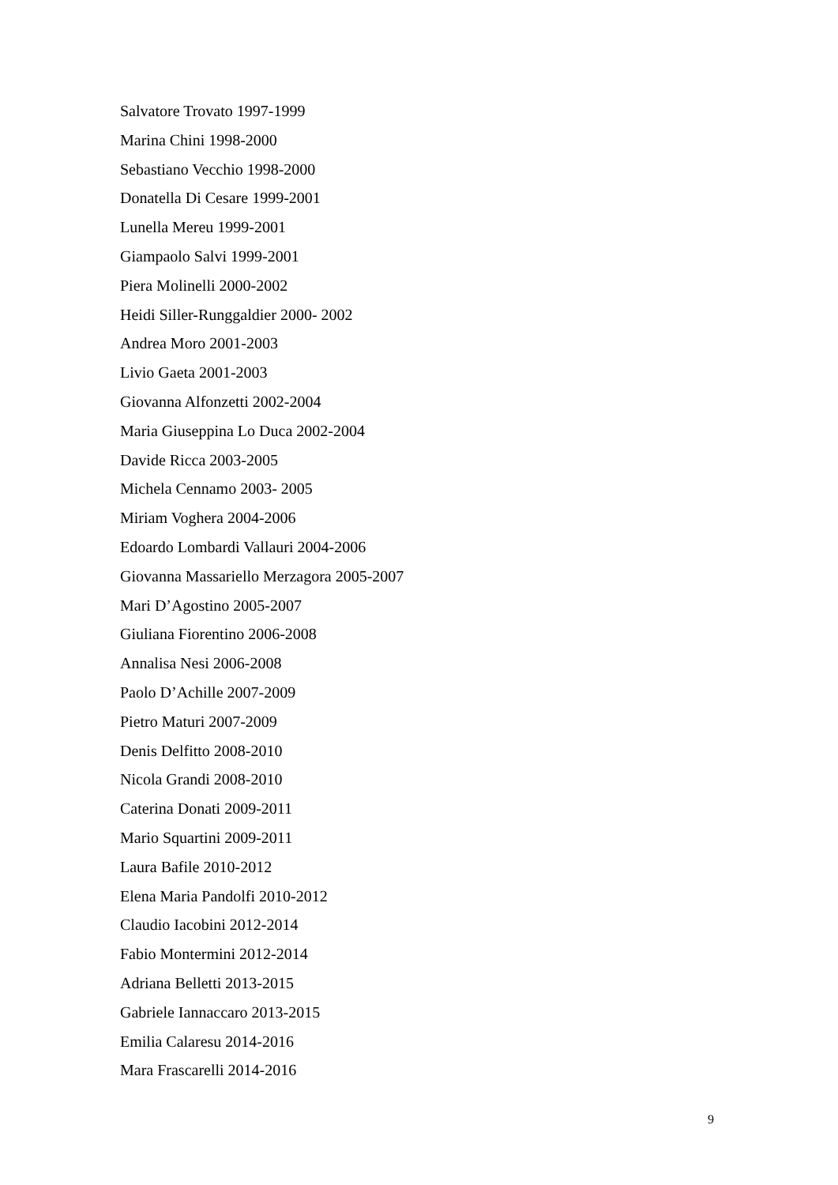Salvatore Trovato 1997-1999
Marina Chini 1998-2000
Sebastiano Vecchio 1998-2000
Donatella Di Cesare 1999-2001
Lunella Mereu 1999-2001
Giampaolo Salvi 1999-2001
Piera Molinelli 2000-2002
Heidi Siller-Runggaldier 2000- 2002
Andrea Moro 2001-2003
Livio Gaeta 2001-2003
Giovanna Alfonzetti 2002-2004
Maria Giuseppina Lo Duca 2002-2004
Davide Ricca 2003-2005
Michela Cennamo 2003- 2005
Miriam Voghera 2004-2006
Edoardo Lombardi Vallauri 2004-2006
Giovanna Massariello Merzagora 2005-2007
Mari D’Agostino 2005-2007
Giuliana Fiorentino 2006-2008
Annalisa Nesi 2006-2008
Paolo D’Achille 2007-2009
Pietro Maturi 2007-2009
Denis Delfitto 2008-2010
Nicola Grandi 2008-2010
Caterina Donati 2009-2011
Mario Squartini 2009-2011
Laura Bafile 2010-2012
Elena Maria Pandolfi 2010-2012
Claudio Iacobini 2012-2014
Fabio Montermini 2012-2014
Adriana Belletti 2013-2015
Gabriele Iannaccaro 2013-2015
Emilia Calaresu 2014-2016
Mara Frascarelli 2014-2016
9